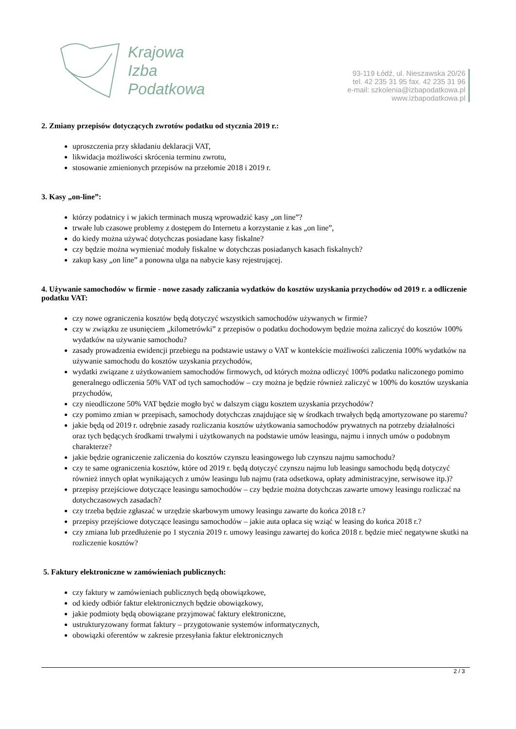Krajowa
Izba
Podatkowa
93-119 Łódź, ul. Nieszawska 20/26
tel. 42 235 31 95 fax. 42 235 31 96
e-mail: szkolenia@izbapodatkowa.pl
www.izbapodatkowa.pl
2. Zmiany przepisów dotyczących zwrotów podatku od stycznia 2019 r.:
uproszczenia przy składaniu deklaracji VAT,
likwidacja możliwości skrócenia terminu zwrotu,
stosowanie zmienionych przepisów na przełomie 2018 i 2019 r.
3. Kasy „on-line”:
którzy podatnicy i w jakich terminach muszą wprowadzić kasy „on line”?
trwałe lub czasowe problemy z dostępem do Internetu a korzystanie z kas „on line”,
do kiedy można używać dotychczas posiadane kasy fiskalne?
czy będzie można wymieniać moduły fiskalne w dotychczas posiadanych kasach fiskalnych?
zakup kasy „on line” a ponowna ulga na nabycie kasy rejestrującej.
4. Używanie samochodów w firmie - nowe zasady zaliczania wydatków do kosztów uzyskania przychodów od 2019 r. a odliczenie podatku VAT:
czy nowe ograniczenia kosztów będą dotyczyć wszystkich samochodów używanych w firmie?
czy w związku ze usunięciem „kilometrówki” z przepisów o podatku dochodowym będzie można zaliczyć do kosztów 100% wydatków na używanie samochodu?
zasady prowadzenia ewidencji przebiegu na podstawie ustawy o VAT w kontekście możliwości zaliczenia 100% wydatków na używanie samochodu do kosztów uzyskania przychodów,
wydatki związane z użytkowaniem samochodów firmowych, od których można odliczyć 100% podatku naliczonego pomimo generalnego odliczenia 50% VAT od tych samochodów – czy można je będzie również zaliczyć w 100% do kosztów uzyskania przychodów,
czy nieodliczone 50% VAT będzie mogło być w dalszym ciągu kosztem uzyskania przychodów?
czy pomimo zmian w przepisach, samochody dotychczas znajdujące się w środkach trwałych będą amortyzowane po staremu?
jakie będą od 2019 r. odrębnie zasady rozliczania kosztów użytkowania samochodów prywatnych na potrzeby działalności oraz tych będących środkami trwałymi i użytkowanych na podstawie umów leasingu, najmu i innych umów o podobnym charakterze?
jakie będzie ograniczenie zaliczenia do kosztów czynszu leasingowego lub czynszu najmu samochodu?
czy te same ograniczenia kosztów, które od 2019 r. będą dotyczyć czynszu najmu lub leasingu samochodu będą dotyczyć również innych opłat wynikających z umów leasingu lub najmu (rata odsetkowa, opłaty administracyjne, serwisowe itp.)?
przepisy przejściowe dotyczące leasingu samochodów – czy będzie można dotychczas zawarte umowy leasingu rozliczać na dotychczasowych zasadach?
czy trzeba będzie zgłaszać w urzędzie skarbowym umowy leasingu zawarte do końca 2018 r.?
przepisy przejściowe dotyczące leasingu samochodów – jakie auta opłaca się wziąć w leasing do końca 2018 r.?
czy zmiana lub przedłużenie po 1 stycznia 2019 r. umowy leasingu zawartej do końca 2018 r. będzie mieć negatywne skutki na rozliczenie kosztów?
5. Faktury elektroniczne w zamówieniach publicznych:
czy faktury w zamówieniach publicznych będą obowiązkowe,
od kiedy odbiór faktur elektronicznych będzie obowiązkowy,
jakie podmioty będą obowiązane przyjmować faktury elektroniczne,
ustrukturyzowany format faktury – przygotowanie systemów informatycznych,
obowiązki oferentów w zakresie przesyłania faktur elektronicznych
2 / 3